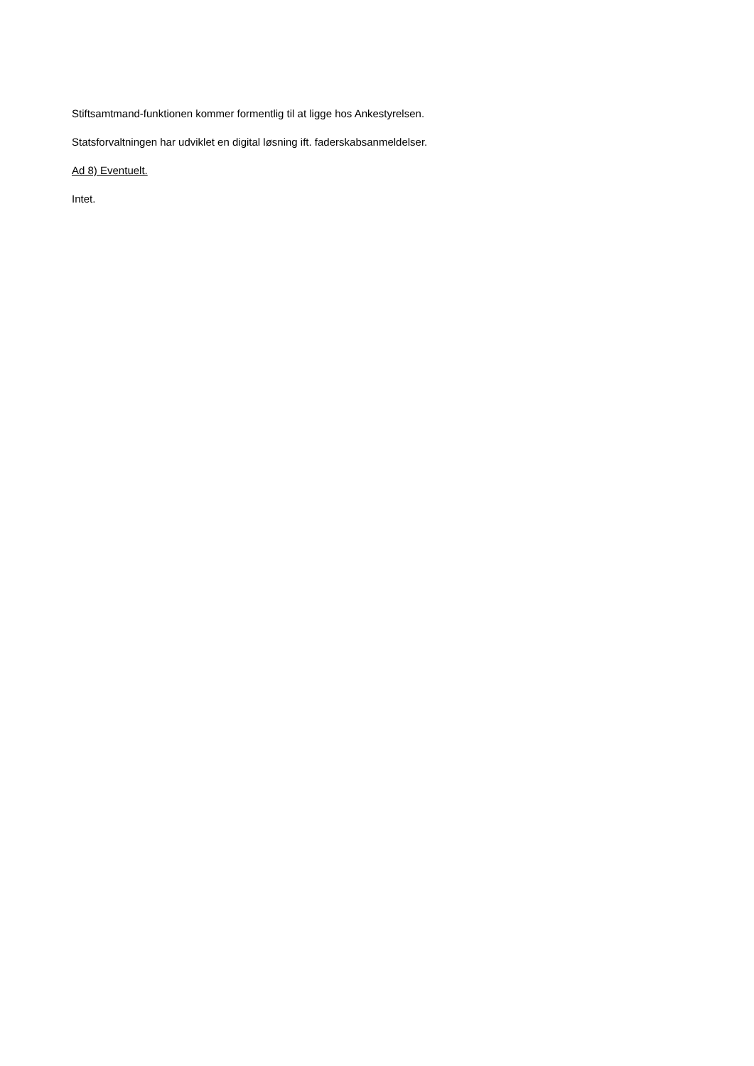Stiftsamtmand-funktionen kommer formentlig til at ligge hos Ankestyrelsen.
Statsforvaltningen har udviklet en digital løsning ift. faderskabsanmeldelser.
Ad 8) Eventuelt.
Intet.